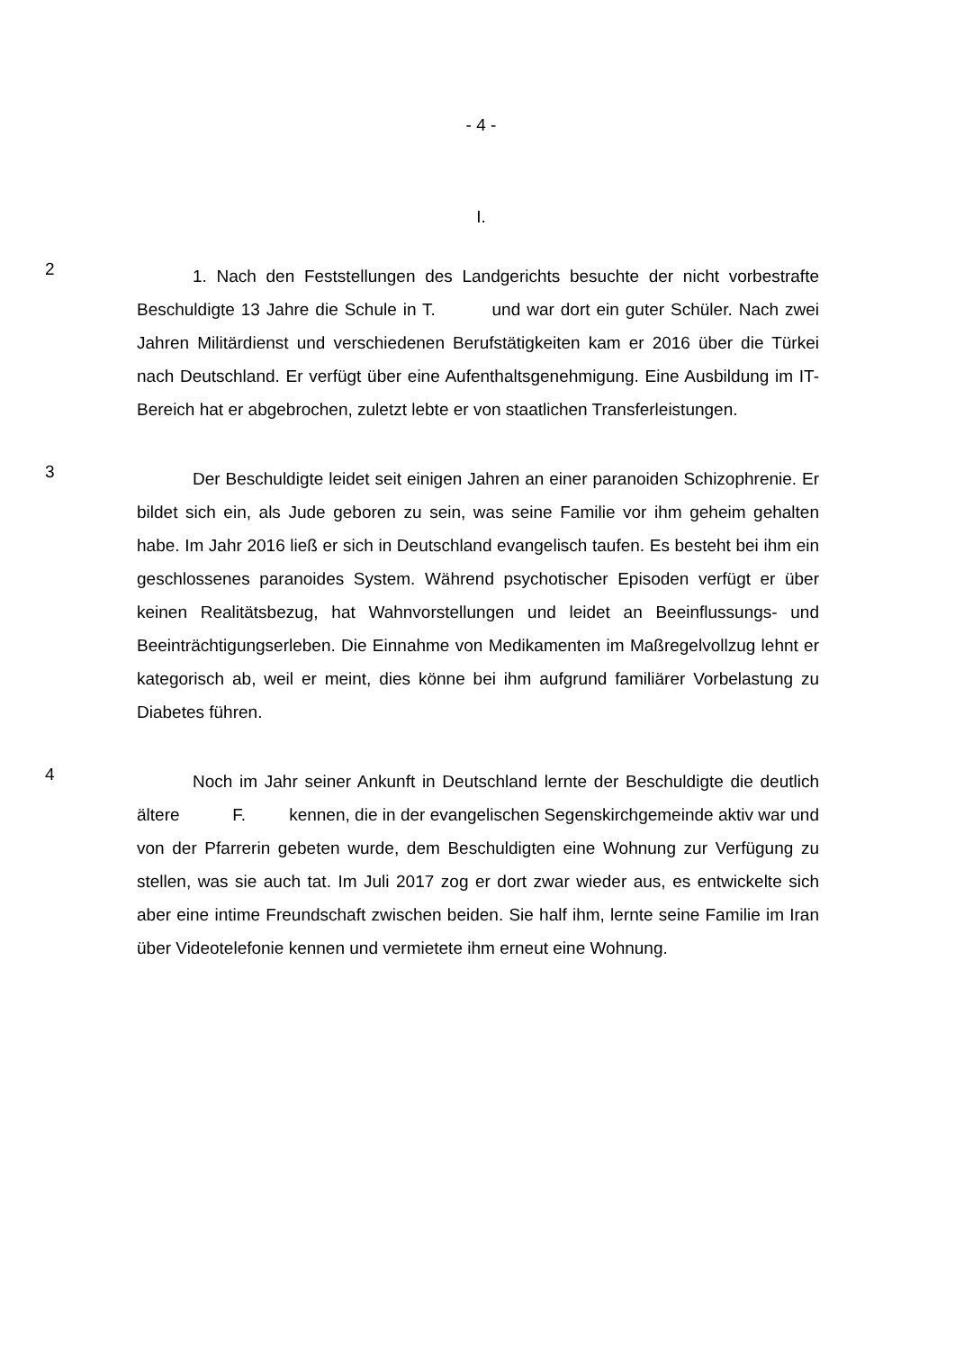- 4 -
I.
2
1. Nach den Feststellungen des Landgerichts besuchte der nicht vorbestrafte Beschuldigte 13 Jahre die Schule in T. und war dort ein guter Schüler. Nach zwei Jahren Militärdienst und verschiedenen Berufstätigkeiten kam er 2016 über die Türkei nach Deutschland. Er verfügt über eine Aufenthaltsgenehmigung. Eine Ausbildung im IT-Bereich hat er abgebrochen, zuletzt lebte er von staatlichen Transferleistungen.
3
Der Beschuldigte leidet seit einigen Jahren an einer paranoiden Schizophrenie. Er bildet sich ein, als Jude geboren zu sein, was seine Familie vor ihm geheim gehalten habe. Im Jahr 2016 ließ er sich in Deutschland evangelisch taufen. Es besteht bei ihm ein geschlossenes paranoides System. Während psychotischer Episoden verfügt er über keinen Realitätsbezug, hat Wahnvorstellungen und leidet an Beeinflussungs- und Beeinträchtigungserleben. Die Einnahme von Medikamenten im Maßregelvollzug lehnt er kategorisch ab, weil er meint, dies könne bei ihm aufgrund familiärer Vorbelastung zu Diabetes führen.
4
Noch im Jahr seiner Ankunft in Deutschland lernte der Beschuldigte die deutlich ältere F. kennen, die in der evangelischen Segenskirchgemeinde aktiv war und von der Pfarrerin gebeten wurde, dem Beschuldigten eine Wohnung zur Verfügung zu stellen, was sie auch tat. Im Juli 2017 zog er dort zwar wieder aus, es entwickelte sich aber eine intime Freundschaft zwischen beiden. Sie half ihm, lernte seine Familie im Iran über Videotelefonie kennen und vermietete ihm erneut eine Wohnung.